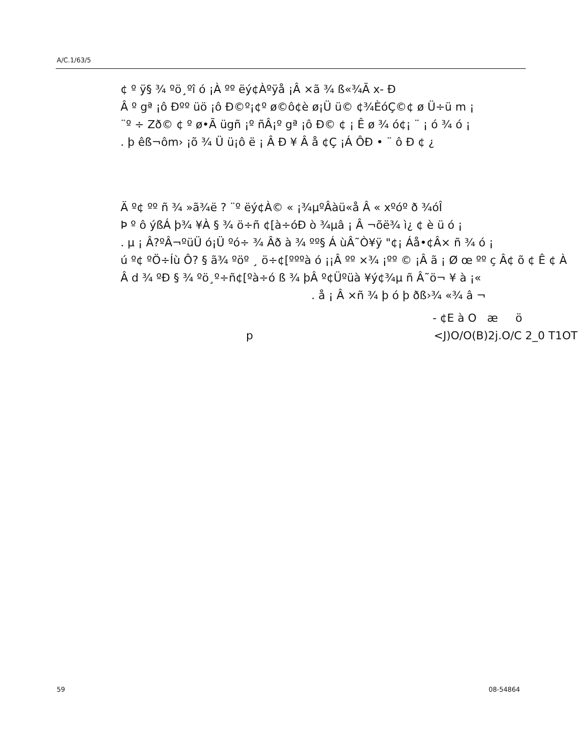A/C.1/63/5
¢ º ÿ§ ¾ ºö¸ºî ó ¡À ºº ëý¢Àºÿå ¡Â ×ã ¾ ß«¾Ã x- Ð
Â º gª ¡ô Ðºº üö ¡ô Ð©º¡¢º ø©ô¢è ø¡Ü ü© ¢¾ÈóÇ©¢ ø Ü÷ü m ¡
¨º ÷ Zð© ¢ º ø•Ã ügñ ¡º ñÂ¡º gª ¡ô Ð© ¢ ¡ Ê ø ¾ ó¢¡ ¨ ¡ ó ¾ ó ¡
. þ êß¬ôm› ¡õ ¾ Ü ü¡ô ë ¡ Â Ð ¥ Â å ¢Ç ¡Á ÔÐ • ¨ ô Ð ¢ ¿
Ä º¢ ºº ñ ¾ »ã¾ë ? ¨º ëý¢À© « ¡¾µºÂàü«å Â « xºóº ð ¾óÎ
Þ º ô ýßÁ þ¾ ¥À § ¾ ö÷ñ ¢[à÷óÐ ò ¾µâ ¡ Â ¬õë¾ ì¿ ¢ è ü ó ¡
. µ ¡ Â?ºÂ¬ºüÜ ó¡Ü ºó÷ ¾ Âð à ¾ ºº§ Á ùÂ˜Ò¥ÿ "¢¡ Áå•¢Â× ñ ¾ ó ¡
ú º¢ ºÖ÷Íù Ô? § ã¾ ºöº ¸ ö÷¢[ºººà ó ¡¡Â ºº ×¾ ¡ºº © ¡Â ã ¡ Ø œ ºº ç Â¢ õ ¢ Ê ¢ À
Â d ¾ ºÐ § ¾ ºö¸º÷ñ¢[ºà÷ó ß ¾ þÂ º¢Üºüà ¥ý¢¾µ ñ Â˜ö¬ ¥ à ¡«
. å ¡ Â ×ñ ¾ þ ó þ ðß›¾ «¾ â ¬
- ¢E à O æ ö
p <J)O/O(B)2j.O/C 2_0 T1OT
59 08-54864